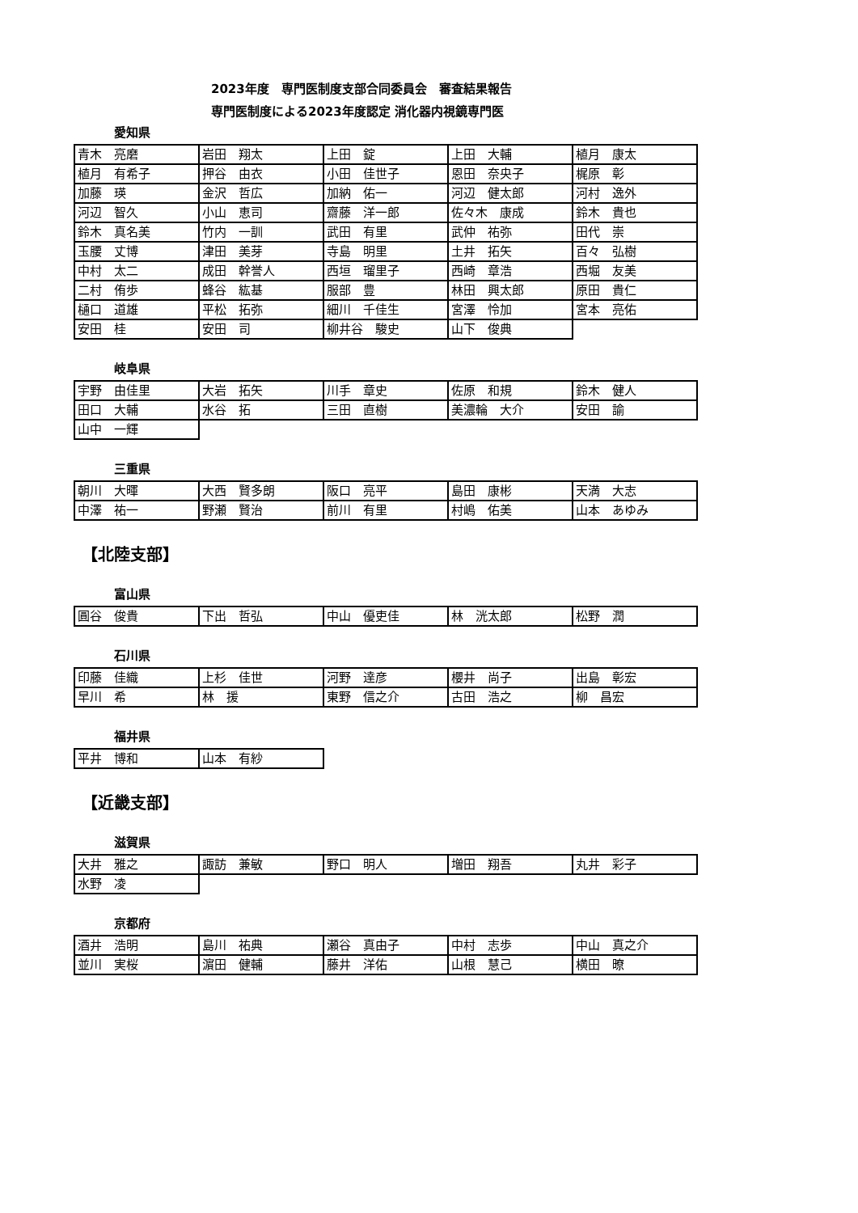2023年度　専門医制度支部合同委員会　審査結果報告
専門医制度による2023年度認定 消化器内視鏡専門医
愛知県
| 青木 亮磨 | 岩田 翔太 | 上田 錠 | 上田 大輔 | 植月 康太 |
| 植月 有希子 | 押谷 由衣 | 小田 佳世子 | 恩田 奈央子 | 梶原 彰 |
| 加藤 瑛 | 金沢 哲広 | 加納 佑一 | 河辺 健太郎 | 河村 逸外 |
| 河辺 智久 | 小山 恵司 | 齋藤 洋一郎 | 佐々木 康成 | 鈴木 貴也 |
| 鈴木 真名美 | 竹内 一訓 | 武田 有里 | 武仲 祐弥 | 田代 崇 |
| 玉腰 丈博 | 津田 美芽 | 寺島 明里 | 土井 拓矢 | 百々 弘樹 |
| 中村 太二 | 成田 幹誉人 | 西垣 瑠里子 | 西崎 章浩 | 西堀 友美 |
| 二村 侑歩 | 蜂谷 紘基 | 服部 豊 | 林田 興太郎 | 原田 貴仁 |
| 樋口 道雄 | 平松 拓弥 | 細川 千佳生 | 宮澤 怜加 | 宮本 亮佑 |
| 安田 桂 | 安田 司 | 柳井谷 駿史 | 山下 俊典 | |
岐阜県
| 宇野 由佳里 | 大岩 拓矢 | 川手 章史 | 佐原 和規 | 鈴木 健人 |
| 田口 大輔 | 水谷 拓 | 三田 直樹 | 美濃輪 大介 | 安田 諭 |
| 山中 一輝 | | | | |
三重県
| 朝川 大暉 | 大西 賢多朗 | 阪口 亮平 | 島田 康彬 | 天満 大志 |
| 中澤 祐一 | 野瀬 賢治 | 前川 有里 | 村嶋 佑美 | 山本 あゆみ |
【北陸支部】
富山県
| 圓谷 俊貴 | 下出 哲弘 | 中山 優吏佳 | 林 洸太郎 | 松野 潤 |
石川県
| 印藤 佳織 | 上杉 佳世 | 河野 達彦 | 櫻井 尚子 | 出島 彰宏 |
| 早川 希 | 林 援 | 東野 信之介 | 古田 浩之 | 柳 昌宏 |
福井県
| 平井 博和 | 山本 有紗 |
【近畿支部】
滋賀県
| 大井 雅之 | 諏訪 兼敏 | 野口 明人 | 増田 翔吾 | 丸井 彩子 |
| 水野 凌 | | | | |
京都府
| 酒井 浩明 | 島川 祐典 | 瀬谷 真由子 | 中村 志歩 | 中山 真之介 |
| 並川 実桜 | 濵田 健輔 | 藤井 洋佑 | 山根 慧己 | 横田 暸 |